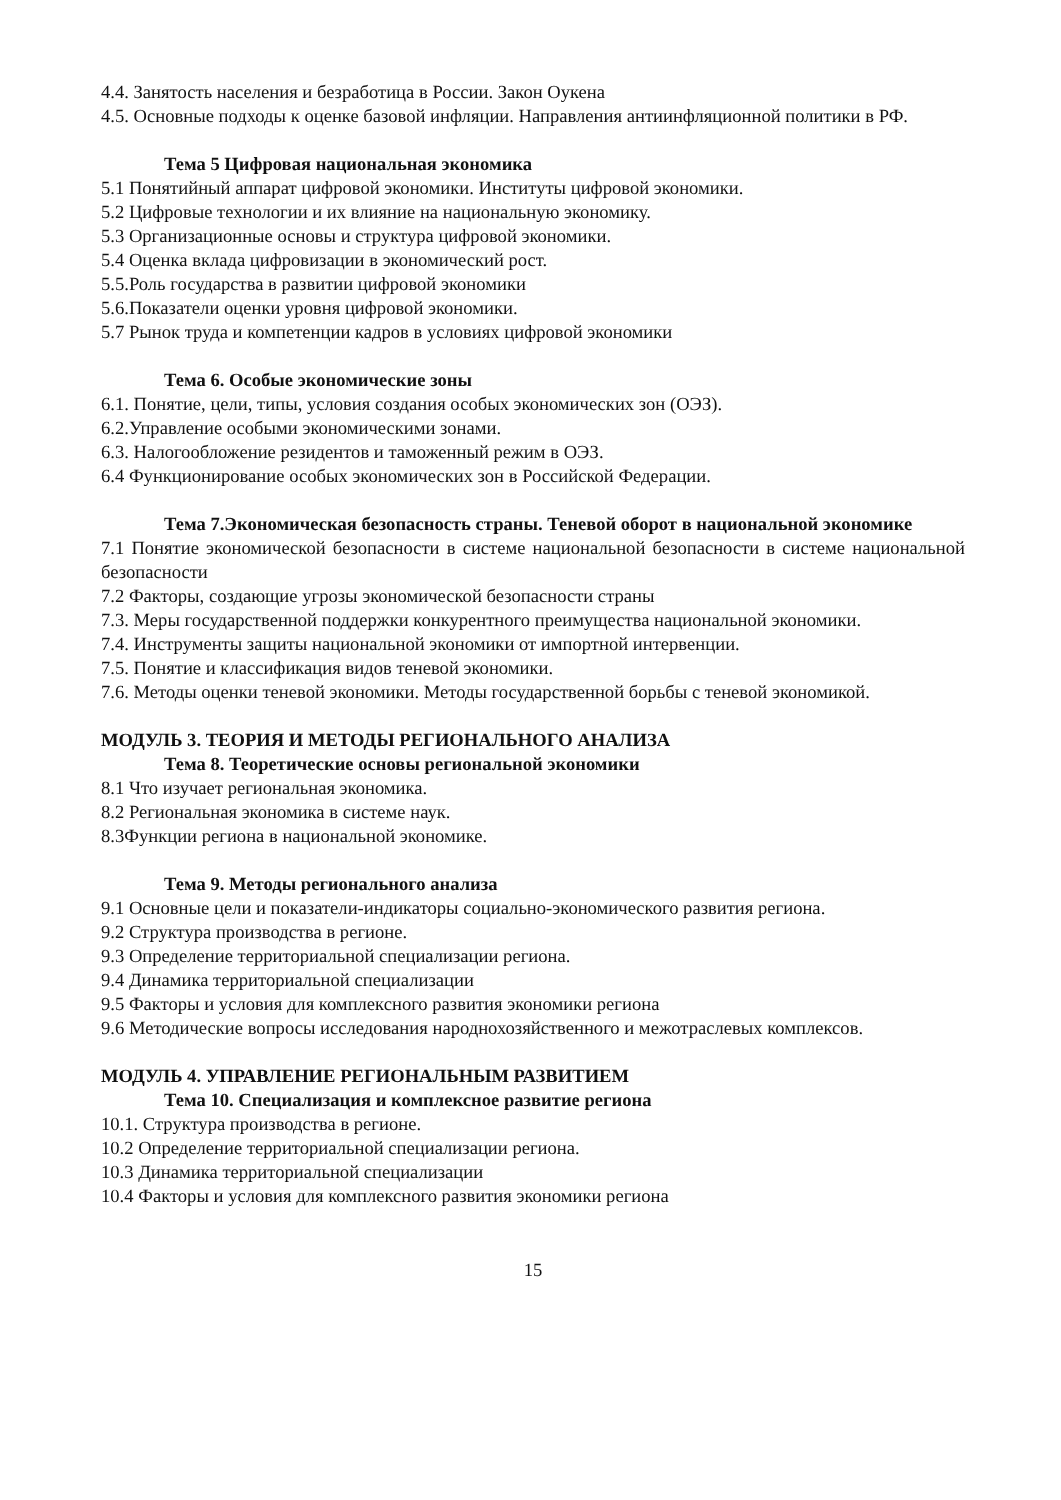4.4. Занятость населения и безработица в России. Закон Оукена
4.5. Основные подходы к оценке базовой инфляции. Направления антиинфляционной политики в РФ.
Тема 5 Цифровая национальная экономика
5.1 Понятийный аппарат цифровой экономики. Институты цифровой экономики.
5.2 Цифровые технологии и их влияние на национальную экономику.
5.3 Организационные основы и структура цифровой экономики.
5.4 Оценка вклада цифровизации в экономический рост.
5.5.Роль государства в развитии цифровой экономики
5.6.Показатели оценки уровня цифровой экономики.
5.7 Рынок труда и компетенции кадров в условиях цифровой экономики
Тема 6. Особые экономические зоны
6.1. Понятие, цели, типы, условия создания особых экономических зон (ОЭЗ).
6.2.Управление особыми экономическими зонами.
6.3. Налогообложение резидентов и таможенный режим в ОЭЗ.
6.4 Функционирование особых экономических зон в Российской Федерации.
Тема 7.Экономическая безопасность страны. Теневой оборот в национальной экономике
7.1 Понятие экономической безопасности в системе национальной безопасности в системе национальной безопасности
7.2 Факторы, создающие угрозы экономической безопасности страны
7.3. Меры государственной поддержки конкурентного преимущества национальной экономики.
7.4. Инструменты защиты национальной экономики от импортной интервенции.
7.5. Понятие и классификация видов теневой экономики.
7.6. Методы оценки теневой экономики. Методы государственной борьбы с теневой экономикой.
МОДУЛЬ 3. ТЕОРИЯ И МЕТОДЫ РЕГИОНАЛЬНОГО АНАЛИЗА
Тема 8. Теоретические основы региональной экономики
8.1 Что изучает региональная экономика.
8.2 Региональная экономика в системе наук.
8.3Функции региона в национальной экономике.
Тема 9. Методы регионального анализа
9.1 Основные цели и показатели-индикаторы социально-экономического развития региона.
9.2 Структура производства в регионе.
9.3 Определение территориальной специализации региона.
9.4 Динамика территориальной специализации
9.5 Факторы и условия для комплексного развития экономики региона
9.6 Методические вопросы исследования народнохозяйственного и межотраслевых комплексов.
МОДУЛЬ 4. УПРАВЛЕНИЕ РЕГИОНАЛЬНЫМ РАЗВИТИЕМ
Тема 10. Специализация и комплексное развитие региона
10.1. Структура производства в регионе.
10.2 Определение территориальной специализации региона.
10.3 Динамика территориальной специализации
10.4 Факторы и условия для комплексного развития экономики региона
15